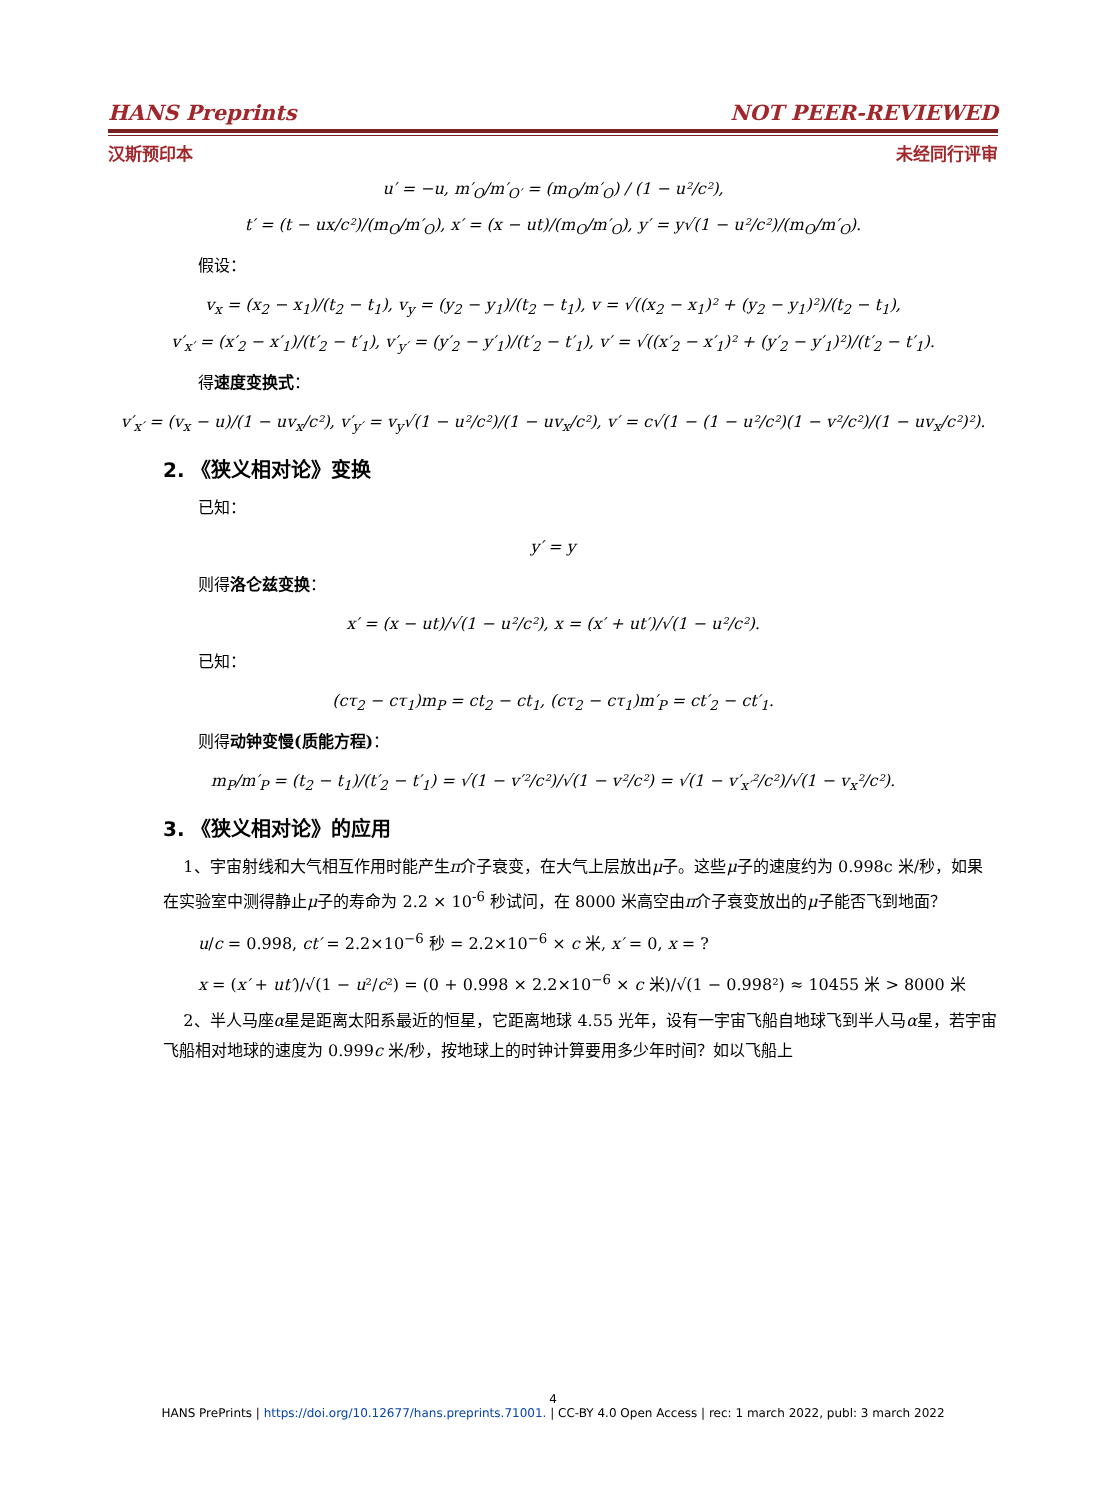HANS Preprints NOT PEER-REVIEWED
汉斯预印本 未经同行评审
u′ = −u, m′<sub>O</sub>/m′<sub>O′</sub> = (m<sub>O</sub>/m′<sub>O</sub>) / (1 − u²/c²),
t′ = (t − ux/c²)/(m<sub>O</sub>/m′<sub>O</sub>), x′ = (x − ut)/(m<sub>O</sub>/m′<sub>O</sub>), y′ = y√(1 − u²/c²)/(m<sub>O</sub>/m′<sub>O</sub>).
假设：
v<sub>x</sub> = (x<sub>2</sub> − x<sub>1</sub>)/(t<sub>2</sub> − t<sub>1</sub>), v<sub>y</sub> = (y<sub>2</sub> − y<sub>1</sub>)/(t<sub>2</sub> − t<sub>1</sub>), v = √((x<sub>2</sub> − x<sub>1</sub>)² + (y<sub>2</sub> − y<sub>1</sub>)²)/(t<sub>2</sub> − t<sub>1</sub>),
v′<sub>x′</sub> = (x′<sub>2</sub> − x′<sub>1</sub>)/(t′<sub>2</sub> − t′<sub>1</sub>), v′<sub>y′</sub> = (y′<sub>2</sub> − y′<sub>1</sub>)/(t′<sub>2</sub> − t′<sub>1</sub>), v′ = √((x′<sub>2</sub> − x′<sub>1</sub>)² + (y′<sub>2</sub> − y′<sub>1</sub>)²)/(t′<sub>2</sub> − t′<sub>1</sub>).
得速度变换式：
v′<sub>x′</sub> = (v<sub>x</sub> − u)/(1 − uv<sub>x</sub>/c²), v′<sub>y′</sub> = v<sub>y</sub>√(1 − u²/c²)/(1 − uv<sub>x</sub>/c²), v′ = c√(1 − (1 − u²/c²)(1 − v²/c²)/(1 − uv<sub>x</sub>/c²)²).
2. 《狭义相对论》变换
已知：
y′ = y
则得洛仑兹变换：
x′ = (x − ut)/√(1 − u²/c²), x = (x′ + ut′)/√(1 − u²/c²).
已知：
(cτ<sub>2</sub> − cτ<sub>1</sub>)m<sub>P</sub> = ct<sub>2</sub> − ct<sub>1</sub>, (cτ<sub>2</sub> − cτ<sub>1</sub>)m′<sub>P</sub> = ct′<sub>2</sub> − ct′<sub>1</sub>.
则得动钟变慢(质能方程)：
m<sub>P</sub>/m′<sub>P</sub> = (t<sub>2</sub> − t<sub>1</sub>)/(t′<sub>2</sub> − t′<sub>1</sub>) = √(1 − v′²/c²)/√(1 − v²/c²) = √(1 − v′<sub>x′</sub>²/c²)/√(1 − v<sub>x</sub>²/c²).
3. 《狭义相对论》的应用
1、宇宙射线和大气相互作用时能产生π介子衰变，在大气上层放出μ子。这些μ子的速度约为 0.998c 米/秒，如果在实验室中测得静止μ子的寿命为 2.2 × 10<sup>-6</sup> 秒试问，在 8000 米高空由π介子衰变放出的μ子能否飞到地面？
u/c = 0.998, ct′ = 2.2×10<sup>−6</sup> 秒 = 2.2×10<sup>−6</sup> × c 米, x′ = 0, x = ?
x = (x′ + ut′)/√(1 − u²/c²) = (0 + 0.998 × 2.2×10<sup>−6</sup> × c 米)/√(1 − 0.998²) ≈ 10455 米 > 8000 米
2、半人马座α星是距离太阳系最近的恒星，它距离地球 4.55 光年，设有一宇宙飞船自地球飞到半人马α星，若宇宙飞船相对地球的速度为 0.999c 米/秒，按地球上的时钟计算要用多少年时间？如以飞船上
4
HANS PrePrints | https://doi.org/10.12677/hans.preprints.71001. | CC-BY 4.0 Open Access | rec: 1 march 2022, publ: 3 march 2022